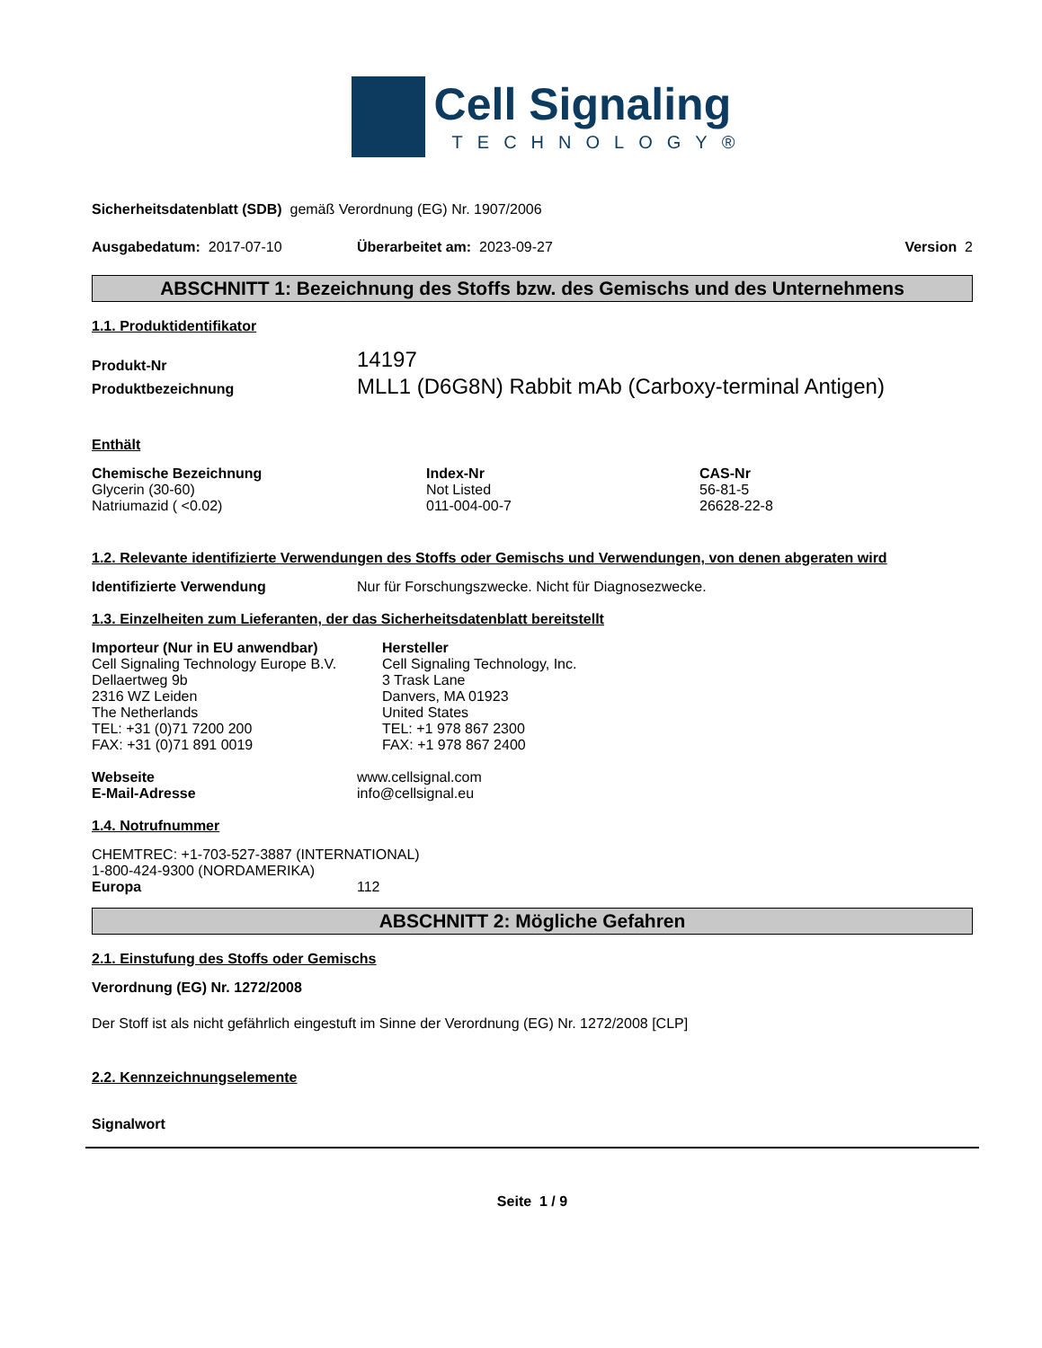Cell Signaling
TECHNOLOGY®
Sicherheitsdatenblatt (SDB) gemäß Verordnung (EG) Nr. 1907/2006
Ausgabedatum: 2017-07-10 Überarbeitet am: 2023-09-27 Version 2
ABSCHNITT 1: Bezeichnung des Stoffs bzw. des Gemischs und des Unternehmens
1.1. Produktidentifikator
| Produkt-Nr | 14197 |
| Produktbezeichnung | MLL1 (D6G8N) Rabbit mAb (Carboxy-terminal Antigen) |
Enthält
| Chemische Bezeichnung | Index-Nr | CAS-Nr |
| --- | --- | --- |
| Glycerin (30-60) | Not Listed | 56-81-5 |
| Natriumazid ( <0.02) | 011-004-00-7 | 26628-22-8 |
1.2. Relevante identifizierte Verwendungen des Stoffs oder Gemischs und Verwendungen, von denen abgeraten wird
Identifizierte Verwendung Nur für Forschungszwecke. Nicht für Diagnosezwecke.
1.3. Einzelheiten zum Lieferanten, der das Sicherheitsdatenblatt bereitstellt
Importeur (Nur in EU anwendbar)
Cell Signaling Technology Europe B.V.
Dellaertweg 9b
2316 WZ Leiden
The Netherlands
TEL: +31 (0)71 7200 200
FAX: +31 (0)71 891 0019
Hersteller
Cell Signaling Technology, Inc.
3 Trask Lane
Danvers, MA 01923
United States
TEL: +1 978 867 2300
FAX: +1 978 867 2400
| Webseite | www.cellsignal.com |
| E-Mail-Adresse | info@cellsignal.eu |
1.4. Notrufnummer
CHEMTREC: +1-703-527-3887 (INTERNATIONAL)
1-800-424-9300 (NORDAMERIKA)
Europa 112
ABSCHNITT 2: Mögliche Gefahren
2.1. Einstufung des Stoffs oder Gemischs
Verordnung (EG) Nr. 1272/2008
Der Stoff ist als nicht gefährlich eingestuft im Sinne der Verordnung (EG) Nr. 1272/2008 [CLP]
2.2. Kennzeichnungselemente
Signalwort
Seite 1 / 9